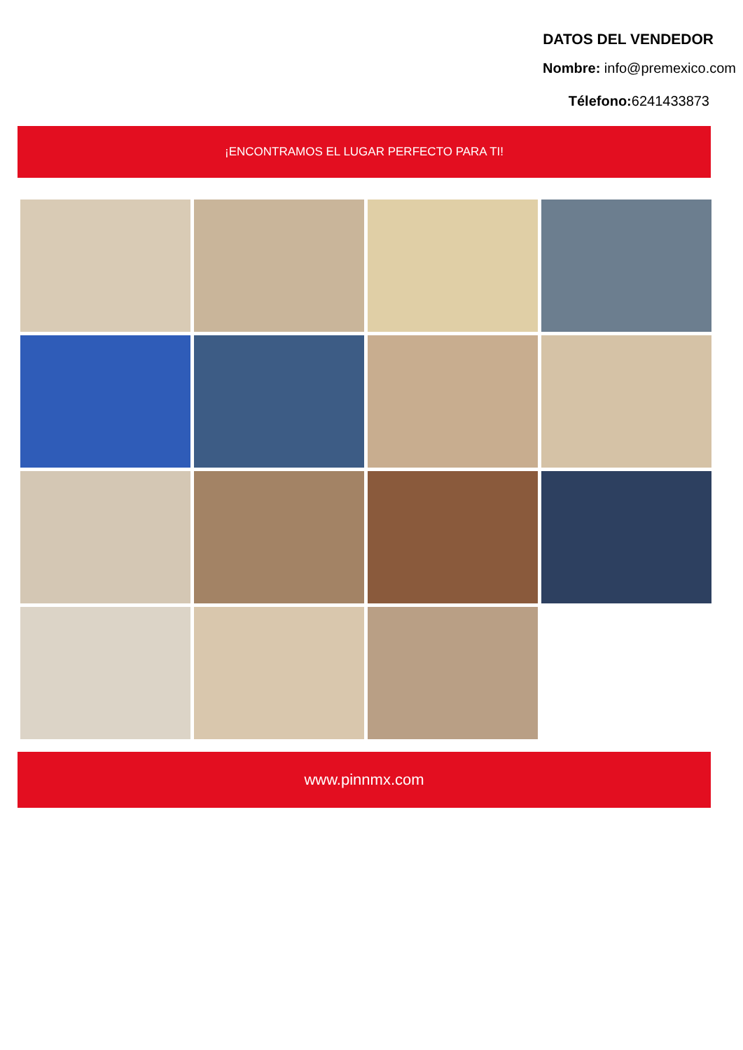DATOS DEL VENDEDOR
Nombre: info@premexico.com
Télefono: 6241433873
¡ENCONTRAMOS EL LUGAR PERFECTO PARA TI!
www.pinnmx.com